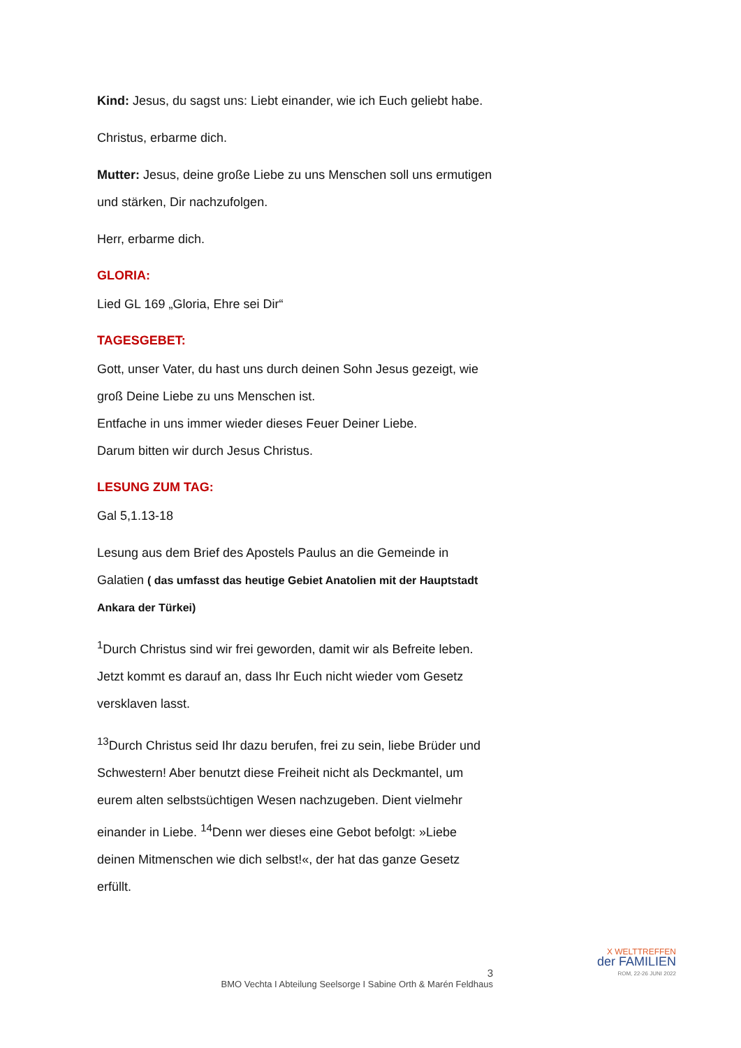Kind: Jesus, du sagst uns: Liebt einander, wie ich Euch geliebt habe.
Christus, erbarme dich.
Mutter: Jesus, deine große Liebe zu uns Menschen soll uns ermutigen und stärken, Dir nachzufolgen.
Herr, erbarme dich.
GLORIA:
Lied GL 169 „Gloria, Ehre sei Dir“
TAGESGEBET:
Gott, unser Vater, du hast uns durch deinen Sohn Jesus gezeigt, wie groß Deine Liebe zu uns Menschen ist.
Entfache in uns immer wieder dieses Feuer Deiner Liebe.
Darum bitten wir durch Jesus Christus.
LESUNG ZUM TAG:
Gal 5,1.13-18
Lesung aus dem Brief des Apostels Paulus an die Gemeinde in Galatien ( das umfasst das heutige Gebiet Anatolien mit der Hauptstadt Ankara der Türkei)
<sup>1</sup> Durch Christus sind wir frei geworden, damit wir als Befreite leben. Jetzt kommt es darauf an, dass Ihr Euch nicht wieder vom Gesetz versklaven lasst.
<sup>13</sup> Durch Christus seid Ihr dazu berufen, frei zu sein, liebe Brüder und Schwestern! Aber benutzt diese Freiheit nicht als Deckmantel, um eurem alten selbstsüchtigen Wesen nachzugeben. Dient vielmehr einander in Liebe. <sup>14</sup>Denn wer dieses eine Gebot befolgt: »Liebe deinen Mitmenschen wie dich selbst!«, der hat das ganze Gesetz erfüllt.
3
BMO Vechta I Abteilung Seelsorge I Sabine Orth & Marén Feldhaus
X WELTTREFFEN
der FAMILIEN
ROM, 22-26 JUNI 2022